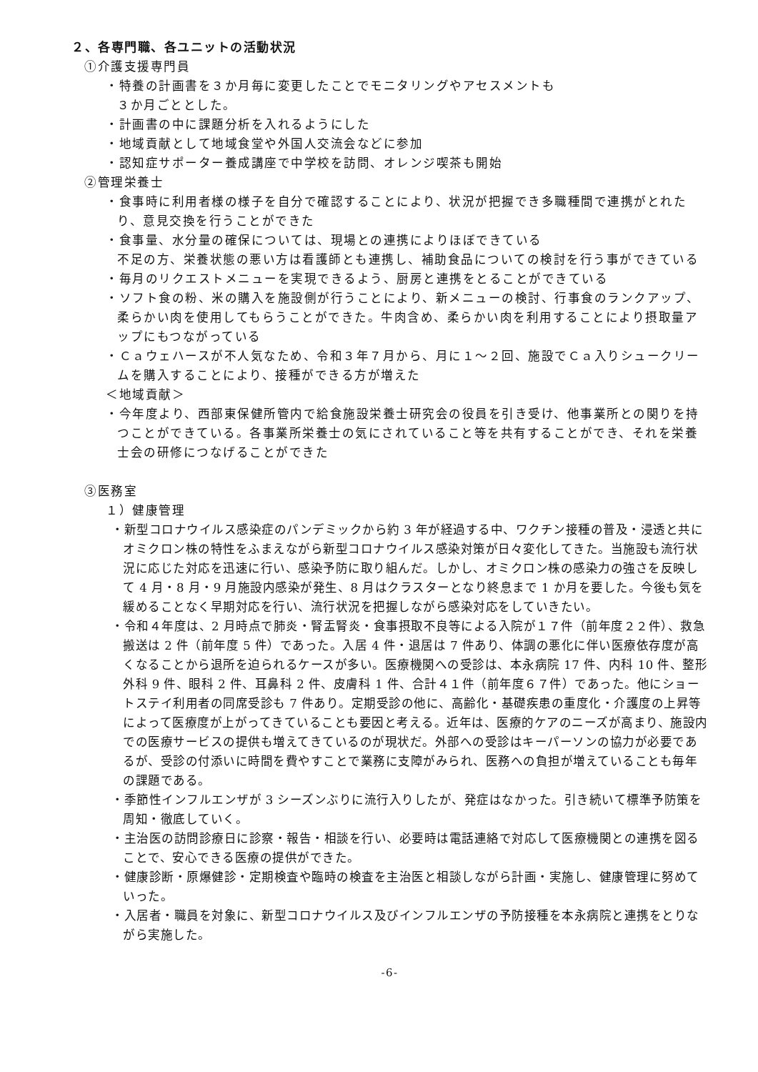２、各専門職、各ユニットの活動状況
①介護支援専門員
・特養の計画書を３か月毎に変更したことでモニタリングやアセスメントも
３か月ごととした。
・計画書の中に課題分析を入れるようにした
・地域貢献として地域食堂や外国人交流会などに参加
・認知症サポーター養成講座で中学校を訪問、オレンジ喫茶も開始
②管理栄養士
・食事時に利用者様の様子を自分で確認することにより、状況が把握でき多職種間で連携がとれたり、意見交換を行うことができた
・食事量、水分量の確保については、現場との連携によりほぼできている
不足の方、栄養状態の悪い方は看護師とも連携し、補助食品についての検討を行う事ができている
・毎月のリクエストメニューを実現できるよう、厨房と連携をとることができている
・ソフト食の粉、米の購入を施設側が行うことにより、新メニューの検討、行事食のランクアップ、柔らかい肉を使用してもらうことができた。牛肉含め、柔らかい肉を利用することにより摂取量アップにもつながっている
・Ｃａウェハースが不人気なため、令和３年７月から、月に１～２回、施設でＣａ入りシュークリームを購入することにより、接種ができる方が増えた
＜地域貢献＞
・今年度より、西部東保健所管内で給食施設栄養士研究会の役員を引き受け、他事業所との関りを持つことができている。各事業所栄養士の気にされていること等を共有することができ、それを栄養士会の研修につなげることができた
③医務室
１）健康管理
・新型コロナウイルス感染症のパンデミックから約 3 年が経過する中、ワクチン接種の普及・浸透と共にオミクロン株の特性をふまえながら新型コロナウイルス感染対策が日々変化してきた。当施設も流行状況に応じた対応を迅速に行い、感染予防に取り組んだ。しかし、オミクロン株の感染力の強さを反映して 4 月・8 月・9 月施設内感染が発生、8 月はクラスターとなり終息まで 1 か月を要した。今後も気を緩めることなく早期対応を行い、流行状況を把握しながら感染対応をしていきたい。
・令和４年度は、2 月時点で肺炎・腎盂腎炎・食事摂取不良等による入院が１７件（前年度２２件）、救急搬送は 2 件（前年度 5 件）であった。入居 4 件・退居は 7 件あり、体調の悪化に伴い医療依存度が高くなることから退所を迫られるケースが多い。医療機関への受診は、本永病院 17 件、内科 10 件、整形外科 9 件、眼科 2 件、耳鼻科 2 件、皮膚科 1 件、合計４１件（前年度６７件）であった。他にショートステイ利用者の同席受診も 7 件あり。定期受診の他に、高齢化・基礎疾患の重度化・介護度の上昇等によって医療度が上がってきていることも要因と考える。近年は、医療的ケアのニーズが高まり、施設内での医療サービスの提供も増えてきているのが現状だ。外部への受診はキーパーソンの協力が必要であるが、受診の付添いに時間を費やすことで業務に支障がみられ、医務への負担が増えていることも毎年の課題である。
・季節性インフルエンザが 3 シーズンぶりに流行入りしたが、発症はなかった。引き続いて標準予防策を周知・徹底していく。
・主治医の訪問診療日に診察・報告・相談を行い、必要時は電話連絡で対応して医療機関との連携を図ることで、安心できる医療の提供ができた。
・健康診断・原爆健診・定期検査や臨時の検査を主治医と相談しながら計画・実施し、健康管理に努めていった。
・入居者・職員を対象に、新型コロナウイルス及びインフルエンザの予防接種を本永病院と連携をとりながら実施した。
-6-